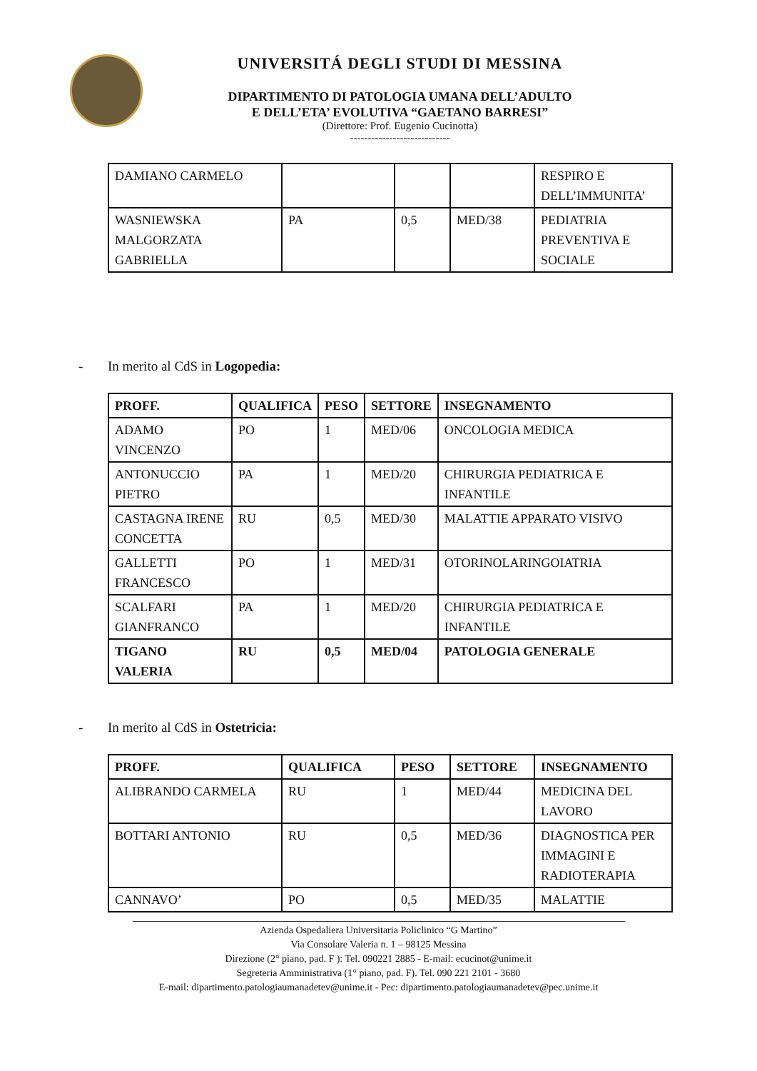UNIVERSITÁ DEGLI STUDI DI MESSINA
DIPARTIMENTO DI PATOLOGIA UMANA DELL’ADULTO
E DELL’ETA’ EVOLUTIVA “GAETANO BARRESI”
(Direttore: Prof. Eugenio Cucinotta)
----------------------------
| DAMIANO CARMELO | | | | RESPIRO E DELL’IMMUNITA’ |
| WASNIEWSKA MALGORZATA GABRIELLA | PA | 0,5 | MED/38 | PEDIATRIA PREVENTIVA E SOCIALE |
- In merito al CdS in Logopedia:
| PROFF. | QUALIFICA | PESO | SETTORE | INSEGNAMENTO |
| --- | --- | --- | --- | --- |
| ADAMO VINCENZO | PO | 1 | MED/06 | ONCOLOGIA MEDICA |
| ANTONUCCIO PIETRO | PA | 1 | MED/20 | CHIRURGIA PEDIATRICA E INFANTILE |
| CASTAGNA IRENE CONCETTA | RU | 0,5 | MED/30 | MALATTIE APPARATO VISIVO |
| GALLETTI FRANCESCO | PO | 1 | MED/31 | OTORINOLARINGOIATRIA |
| SCALFARI GIANFRANCO | PA | 1 | MED/20 | CHIRURGIA PEDIATRICA E INFANTILE |
| TIGANO VALERIA | RU | 0,5 | MED/04 | PATOLOGIA GENERALE |
- In merito al CdS in Ostetricia:
| PROFF. | QUALIFICA | PESO | SETTORE | INSEGNAMENTO |
| --- | --- | --- | --- | --- |
| ALIBRANDO CARMELA | RU | 1 | MED/44 | MEDICINA DEL LAVORO |
| BOTTARI ANTONIO | RU | 0,5 | MED/36 | DIAGNOSTICA PER IMMAGINI E RADIOTERAPIA |
| CANNAVO’ | PO | 0,5 | MED/35 | MALATTIE |
Azienda Ospedaliera Universitaria Policlinico “G Martino”
Via Consolare Valeria n. 1 – 98125 Messina
Direzione (2° piano, pad. F ): Tel. 090221 2885 - E-mail: ecucinot@unime.it
Segreteria Amministrativa (1° piano, pad. F). Tel. 090 221 2101 - 3680
E-mail: dipartimento.patologiaumanadetev@unime.it - Pec: dipartimento.patologiaumanadetev@pec.unime.it